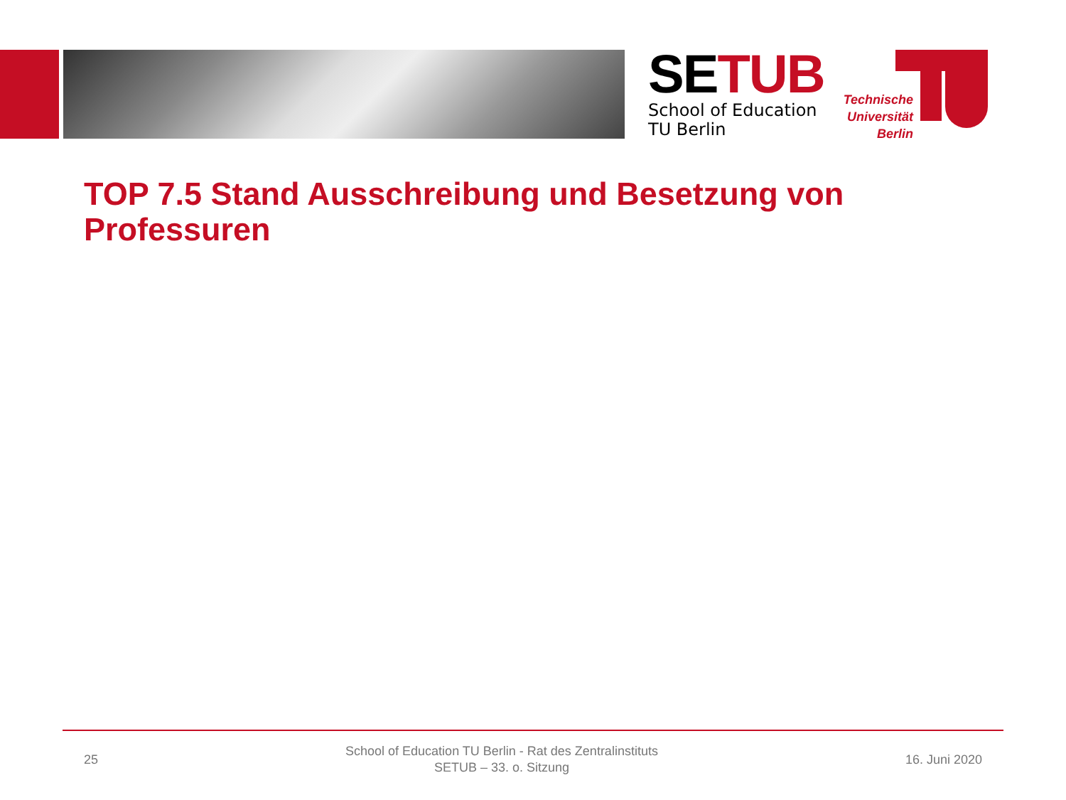SETUB
School of Education
TU Berlin
Technische Universität Berlin
TOP 7.5 Stand Ausschreibung und Besetzung von Professuren
25
School of Education TU Berlin - Rat des Zentralinstituts
SETUB – 33. o. Sitzung
16. Juni 2020